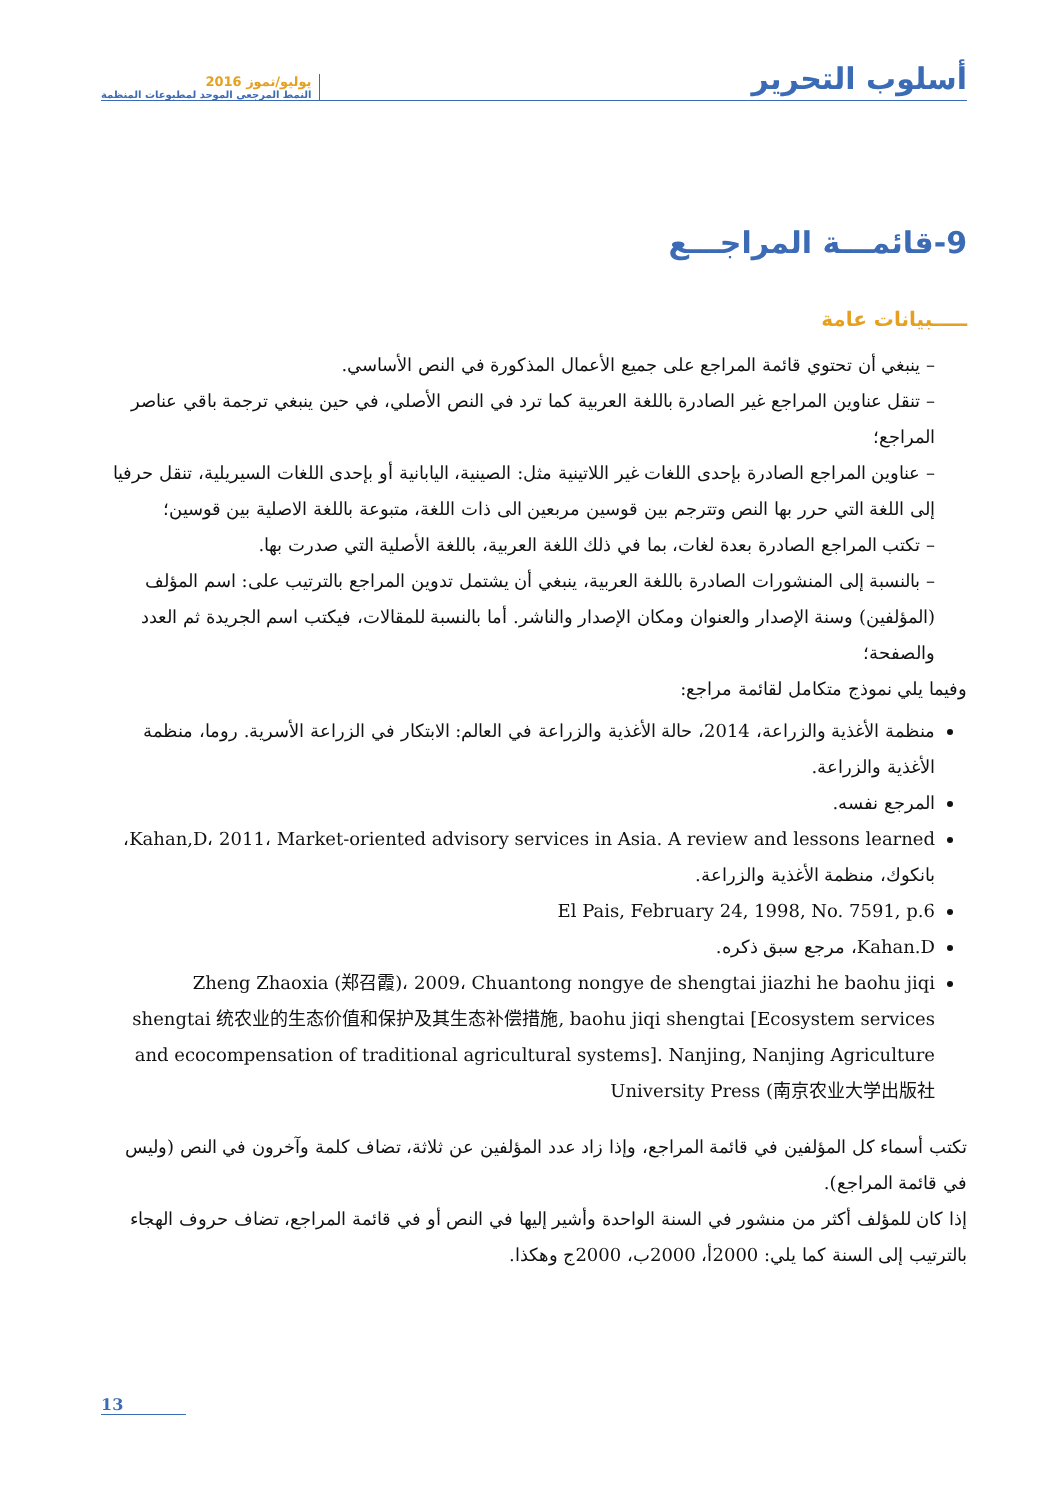أسلوب التحرير
يوليو/تموز 2016
النمط المرجعي الموحد لمطبوعات المنظمة
9-قائمـــة المراجـــع
ـــــبيانات عامة
– ينبغي أن تحتوي قائمة المراجع على جميع الأعمال المذكورة في النص الأساسي.
– تنقل عناوين المراجع غير الصادرة باللغة العربية كما ترد في النص الأصلي، في حين ينبغي ترجمة باقي عناصر المراجع؛
– عناوين المراجع الصادرة بإحدى اللغات غير اللاتينية مثل: الصينية، اليابانية أو بإحدى اللغات السيريلية، تنقل حرفيا إلى اللغة التي حرر بها النص وتترجم بين قوسين مربعين الى ذات اللغة، متبوعة باللغة الاصلية بين قوسين؛
– تكتب المراجع الصادرة بعدة لغات، بما في ذلك اللغة العربية، باللغة الأصلية التي صدرت بها.
– بالنسبة إلى المنشورات الصادرة باللغة العربية، ينبغي أن يشتمل تدوين المراجع بالترتيب على: اسم المؤلف (المؤلفين) وسنة الإصدار والعنوان ومكان الإصدار والناشر. أما بالنسبة للمقالات، فيكتب اسم الجريدة ثم العدد والصفحة؛
وفيما يلي نموذج متكامل لقائمة مراجع:
منظمة الأغذية والزراعة، 2014، حالة الأغذية والزراعة في العالم: الابتكار في الزراعة الأسرية. روما، منظمة الأغذية والزراعة.
المرجع نفسه.
Kahan,D، 2011، Market-oriented advisory services in Asia. A review and lessons learned، بانكوك، منظمة الأغذية والزراعة.
El Pais, February 24, 1998, No. 7591, p.6
Kahan.D، مرجع سبق ذكره.
Zheng Zhaoxia (郑召霞)، 2009، Chuantong nongye de shengtai jiazhi he baohu jiqi shengtai 统农业的生态价值和保护及其生态补偿措施, baohu jiqi shengtai [Ecosystem services and ecocompensation of traditional agricultural systems]. Nanjing, Nanjing Agriculture University Press (南京农业大学出版社
تكتب أسماء كل المؤلفين في قائمة المراجع، وإذا زاد عدد المؤلفين عن ثلاثة، تضاف كلمة وآخرون في النص (وليس في قائمة المراجع).
إذا كان للمؤلف أكثر من منشور في السنة الواحدة وأشير إليها في النص أو في قائمة المراجع، تضاف حروف الهجاء بالترتيب إلى السنة كما يلي: 2000أ، 2000ب، 2000ج وهكذا.
13